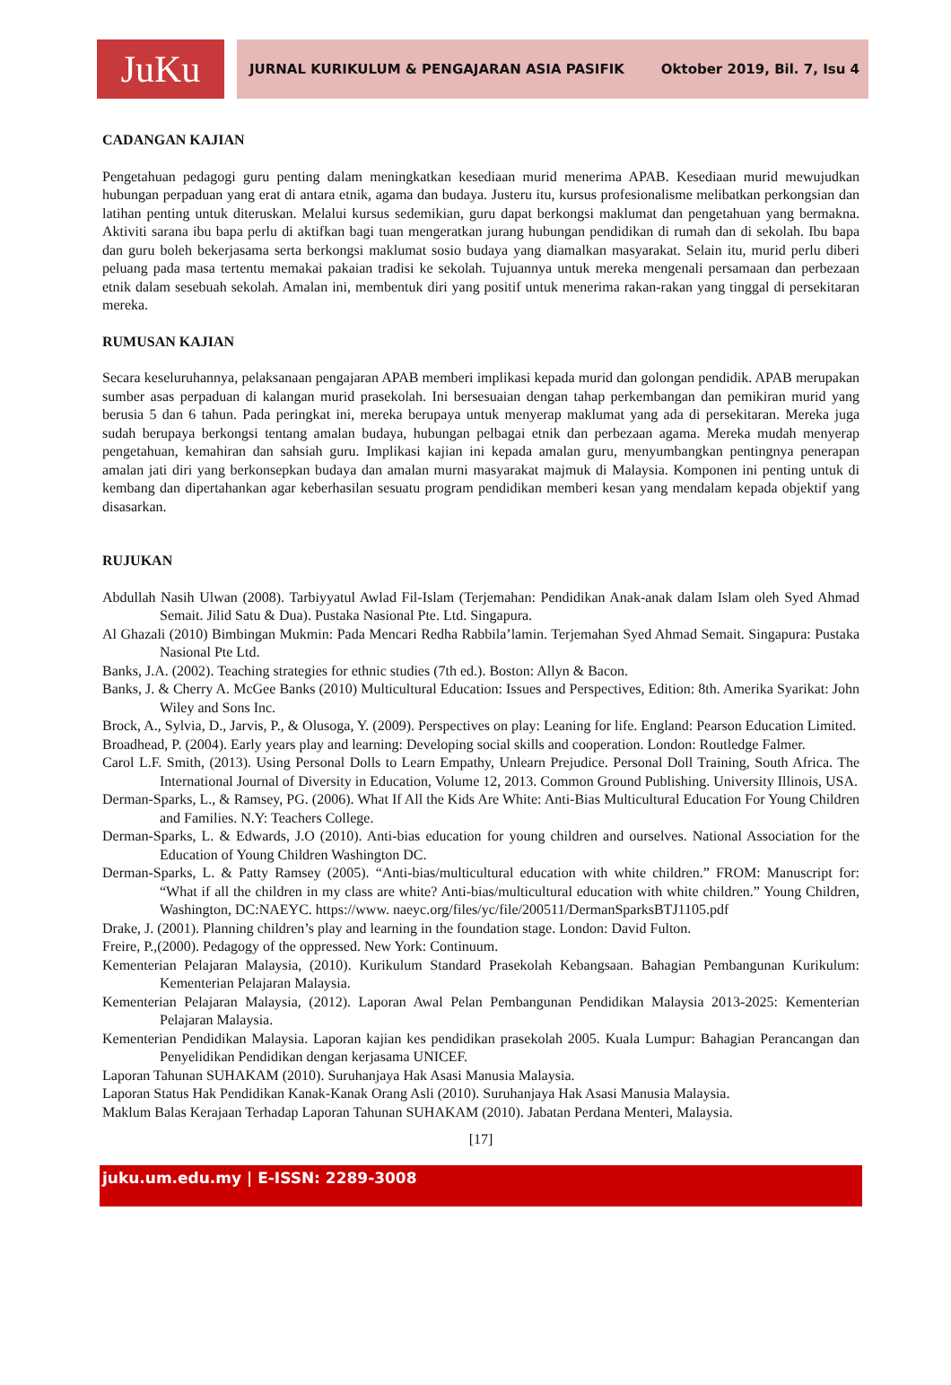JuKu
JURNAL KURIKULUM & PENGAJARAN ASIA PASIFIK Oktober 2019, Bil. 7, Isu 4
CADANGAN KAJIAN
Pengetahuan pedagogi guru penting dalam meningkatkan kesediaan murid menerima APAB. Kesediaan murid mewujudkan hubungan perpaduan yang erat di antara etnik, agama dan budaya. Justeru itu, kursus profesionalisme melibatkan perkongsian dan latihan penting untuk diteruskan. Melalui kursus sedemikian, guru dapat berkongsi maklumat dan pengetahuan yang bermakna. Aktiviti sarana ibu bapa perlu di aktifkan bagi tuan mengeratkan jurang hubungan pendidikan di rumah dan di sekolah. Ibu bapa dan guru boleh bekerjasama serta berkongsi maklumat sosio budaya yang diamalkan masyarakat. Selain itu, murid perlu diberi peluang pada masa tertentu memakai pakaian tradisi ke sekolah. Tujuannya untuk mereka mengenali persamaan dan perbezaan etnik dalam sesebuah sekolah. Amalan ini, membentuk diri yang positif untuk menerima rakan-rakan yang tinggal di persekitaran mereka.
RUMUSAN KAJIAN
Secara keseluruhannya, pelaksanaan pengajaran APAB memberi implikasi kepada murid dan golongan pendidik. APAB merupakan sumber asas perpaduan di kalangan murid prasekolah. Ini bersesuaian dengan tahap perkembangan dan pemikiran murid yang berusia 5 dan 6 tahun. Pada peringkat ini, mereka berupaya untuk menyerap maklumat yang ada di persekitaran. Mereka juga sudah berupaya berkongsi tentang amalan budaya, hubungan pelbagai etnik dan perbezaan agama. Mereka mudah menyerap pengetahuan, kemahiran dan sahsiah guru. Implikasi kajian ini kepada amalan guru, menyumbangkan pentingnya penerapan amalan jati diri yang berkonsepkan budaya dan amalan murni masyarakat majmuk di Malaysia. Komponen ini penting untuk di kembang dan dipertahankan agar keberhasilan sesuatu program pendidikan memberi kesan yang mendalam kepada objektif yang disasarkan.
RUJUKAN
Abdullah Nasih Ulwan (2008). Tarbiyyatul Awlad Fil-Islam (Terjemahan: Pendidikan Anak-anak dalam Islam oleh Syed Ahmad Semait. Jilid Satu & Dua). Pustaka Nasional Pte. Ltd. Singapura.
Al Ghazali (2010) Bimbingan Mukmin: Pada Mencari Redha Rabbila’lamin. Terjemahan Syed Ahmad Semait. Singapura: Pustaka Nasional Pte Ltd.
Banks, J.A. (2002). Teaching strategies for ethnic studies (7th ed.). Boston: Allyn & Bacon.
Banks, J. & Cherry A. McGee Banks (2010) Multicultural Education: Issues and Perspectives, Edition: 8th. Amerika Syarikat: John Wiley and Sons Inc.
Brock, A., Sylvia, D., Jarvis, P., & Olusoga, Y. (2009). Perspectives on play: Leaning for life. England: Pearson Education Limited.
Broadhead, P. (2004). Early years play and learning: Developing social skills and cooperation. London: Routledge Falmer.
Carol L.F. Smith, (2013). Using Personal Dolls to Learn Empathy, Unlearn Prejudice. Personal Doll Training, South Africa. The International Journal of Diversity in Education, Volume 12, 2013. Common Ground Publishing. University Illinois, USA.
Derman-Sparks, L., & Ramsey, PG. (2006). What If All the Kids Are White: Anti-Bias Multicultural Education For Young Children and Families. N.Y: Teachers College.
Derman-Sparks, L. & Edwards, J.O (2010). Anti-bias education for young children and ourselves. National Association for the Education of Young Children Washington DC.
Derman-Sparks, L. & Patty Ramsey (2005). “Anti-bias/multicultural education with white children.” FROM: Manuscript for: “What if all the children in my class are white? Anti-bias/multicultural education with white children.” Young Children, Washington, DC:NAEYC. https://www. naeyc.org/files/yc/file/200511/DermanSparksBTJ1105.pdf
Drake, J. (2001). Planning children’s play and learning in the foundation stage. London: David Fulton.
Freire, P.,(2000). Pedagogy of the oppressed. New York: Continuum.
Kementerian Pelajaran Malaysia, (2010). Kurikulum Standard Prasekolah Kebangsaan. Bahagian Pembangunan Kurikulum: Kementerian Pelajaran Malaysia.
Kementerian Pelajaran Malaysia, (2012). Laporan Awal Pelan Pembangunan Pendidikan Malaysia 2013-2025: Kementerian Pelajaran Malaysia.
Kementerian Pendidikan Malaysia. Laporan kajian kes pendidikan prasekolah 2005. Kuala Lumpur: Bahagian Perancangan dan Penyelidikan Pendidikan dengan kerjasama UNICEF.
Laporan Tahunan SUHAKAM (2010). Suruhanjaya Hak Asasi Manusia Malaysia.
Laporan Status Hak Pendidikan Kanak-Kanak Orang Asli (2010). Suruhanjaya Hak Asasi Manusia Malaysia.
Maklum Balas Kerajaan Terhadap Laporan Tahunan SUHAKAM (2010). Jabatan Perdana Menteri, Malaysia.
[17]
juku.um.edu.my | E-ISSN: 2289-3008